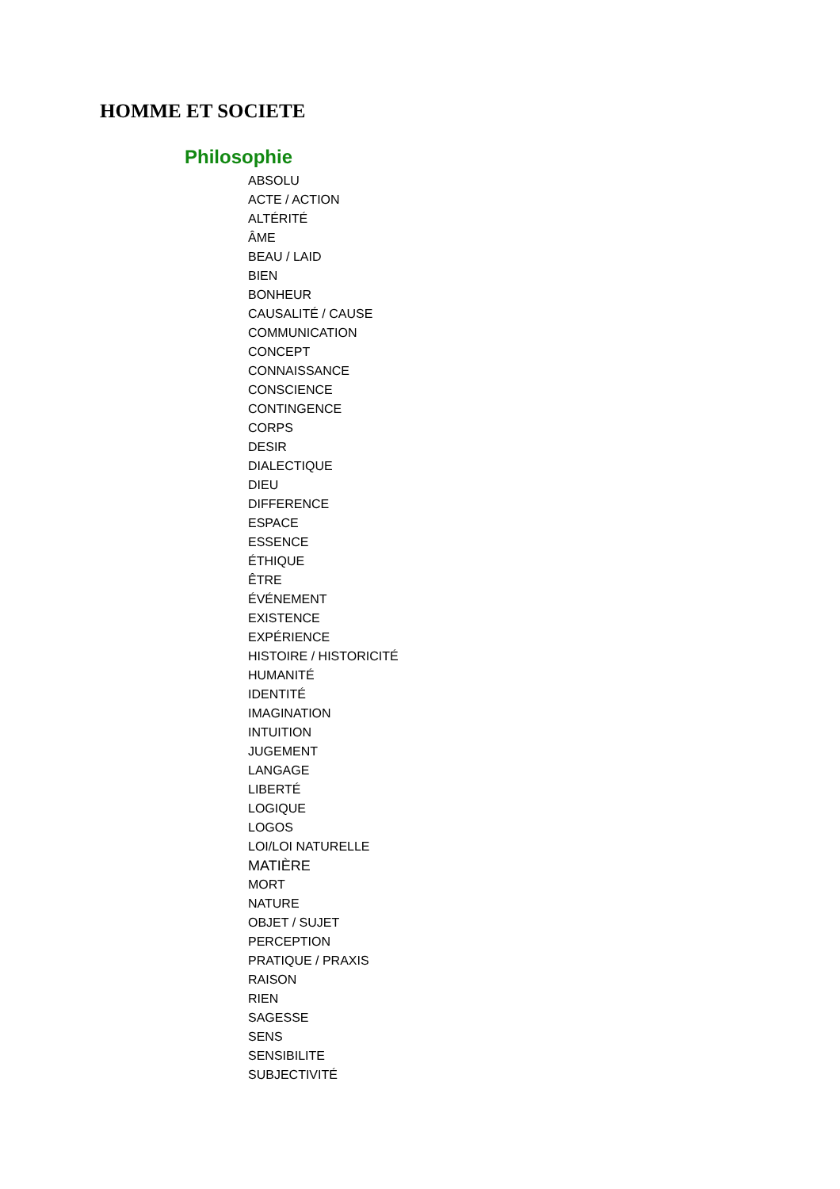HOMME ET SOCIETE
Philosophie
ABSOLU
ACTE / ACTION
ALTÉRITÉ
ÂME
BEAU / LAID
BIEN
BONHEUR
CAUSALITÉ / CAUSE
COMMUNICATION
CONCEPT
CONNAISSANCE
CONSCIENCE
CONTINGENCE
CORPS
DESIR
DIALECTIQUE
DIEU
DIFFERENCE
ESPACE
ESSENCE
ÉTHIQUE
ÊTRE
ÉVÉNEMENT
EXISTENCE
EXPÉRIENCE
HISTOIRE / HISTORICITÉ
HUMANITÉ
IDENTITÉ
IMAGINATION
INTUITION
JUGEMENT
LANGAGE
LIBERTÉ
LOGIQUE
LOGOS
LOI/LOI NATURELLE
MATIÈRE
MORT
NATURE
OBJET / SUJET
PERCEPTION
PRATIQUE / PRAXIS
RAISON
RIEN
SAGESSE
SENS
SENSIBILITE
SUBJECTIVITÉ